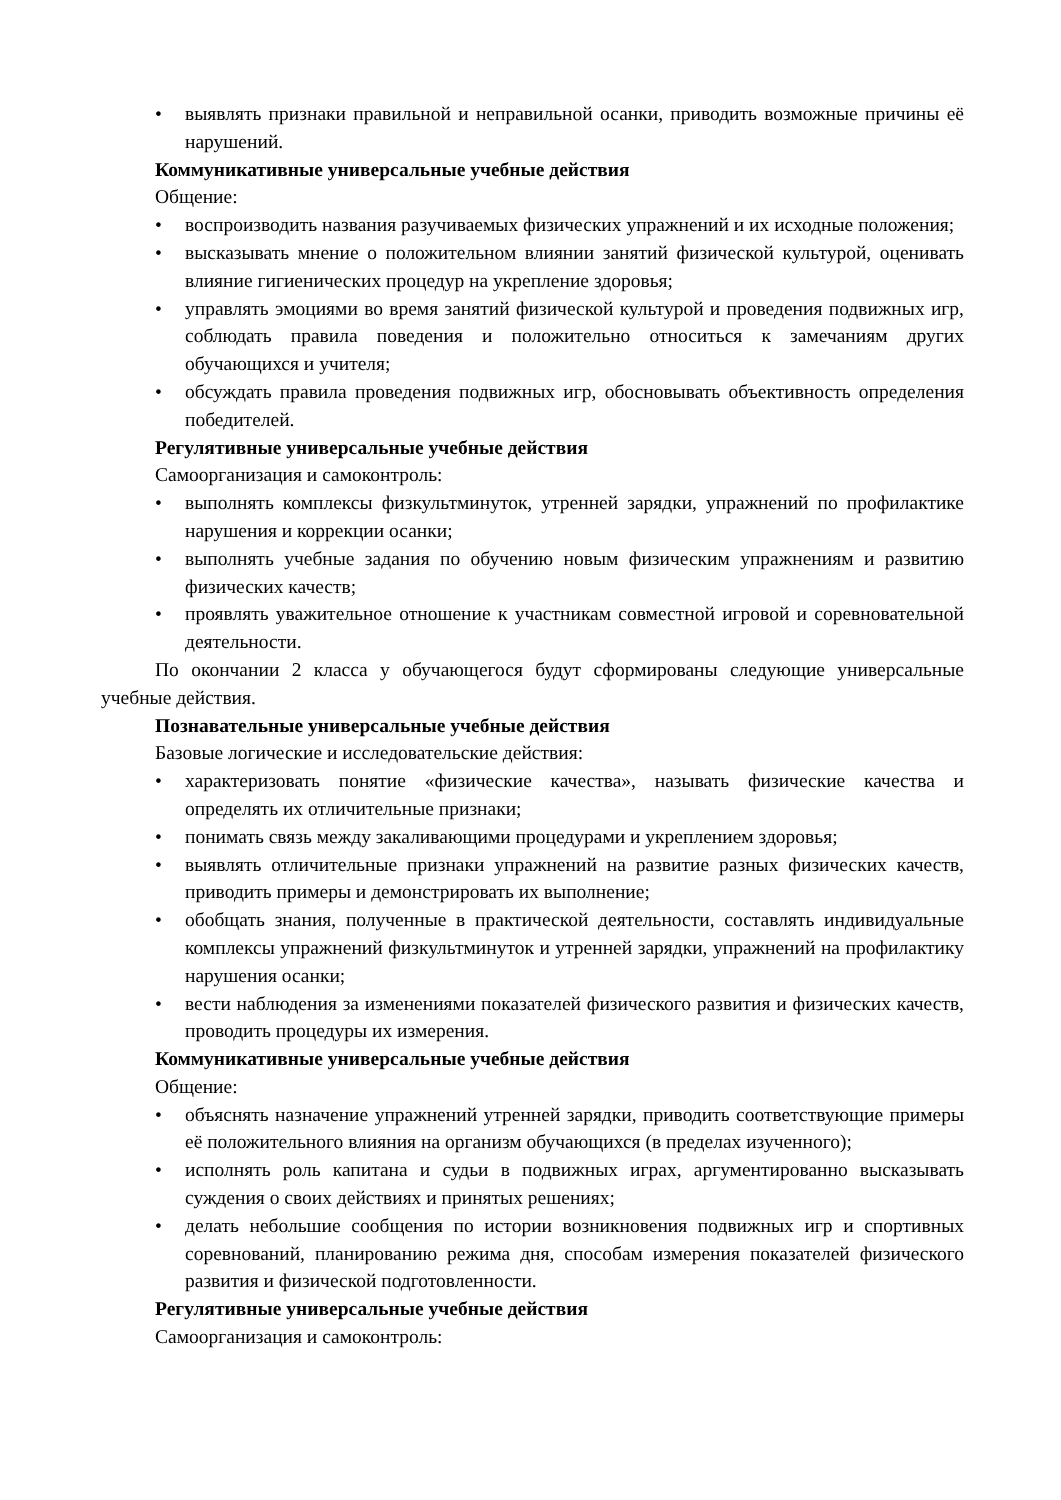• выявлять признаки правильной и неправильной осанки, приводить возможные причины её нарушений.
Коммуникативные универсальные учебные действия
Общение:
• воспроизводить названия разучиваемых физических упражнений и их исходные положения;
• высказывать мнение о положительном влиянии занятий физической культурой, оценивать влияние гигиенических процедур на укрепление здоровья;
• управлять эмоциями во время занятий физической культурой и проведения подвижных игр, соблюдать правила поведения и положительно относиться к замечаниям других обучающихся и учителя;
• обсуждать правила проведения подвижных игр, обосновывать объективность определения победителей.
Регулятивные универсальные учебные действия
Самоорганизация и самоконтроль:
• выполнять комплексы физкультминуток, утренней зарядки, упражнений по профилактике нарушения и коррекции осанки;
• выполнять учебные задания по обучению новым физическим упражнениям и развитию физических качеств;
• проявлять уважительное отношение к участникам совместной игровой и соревновательной деятельности.
По окончании 2 класса у обучающегося будут сформированы следующие универсальные учебные действия.
Познавательные универсальные учебные действия
Базовые логические и исследовательские действия:
• характеризовать понятие «физические качества», называть физические качества и определять их отличительные признаки;
• понимать связь между закаливающими процедурами и укреплением здоровья;
• выявлять отличительные признаки упражнений на развитие разных физических качеств, приводить примеры и демонстрировать их выполнение;
• обобщать знания, полученные в практической деятельности, составлять индивидуальные комплексы упражнений физкультминуток и утренней зарядки, упражнений на профилактику нарушения осанки;
• вести наблюдения за изменениями показателей физического развития и физических качеств, проводить процедуры их измерения.
Коммуникативные универсальные учебные действия
Общение:
• объяснять назначение упражнений утренней зарядки, приводить соответствующие примеры её положительного влияния на организм обучающихся (в пределах изученного);
• исполнять роль капитана и судьи в подвижных играх, аргументированно высказывать суждения о своих действиях и принятых решениях;
• делать небольшие сообщения по истории возникновения подвижных игр и спортивных соревнований, планированию режима дня, способам измерения показателей физического развития и физической подготовленности.
Регулятивные универсальные учебные действия
Самоорганизация и самоконтроль: